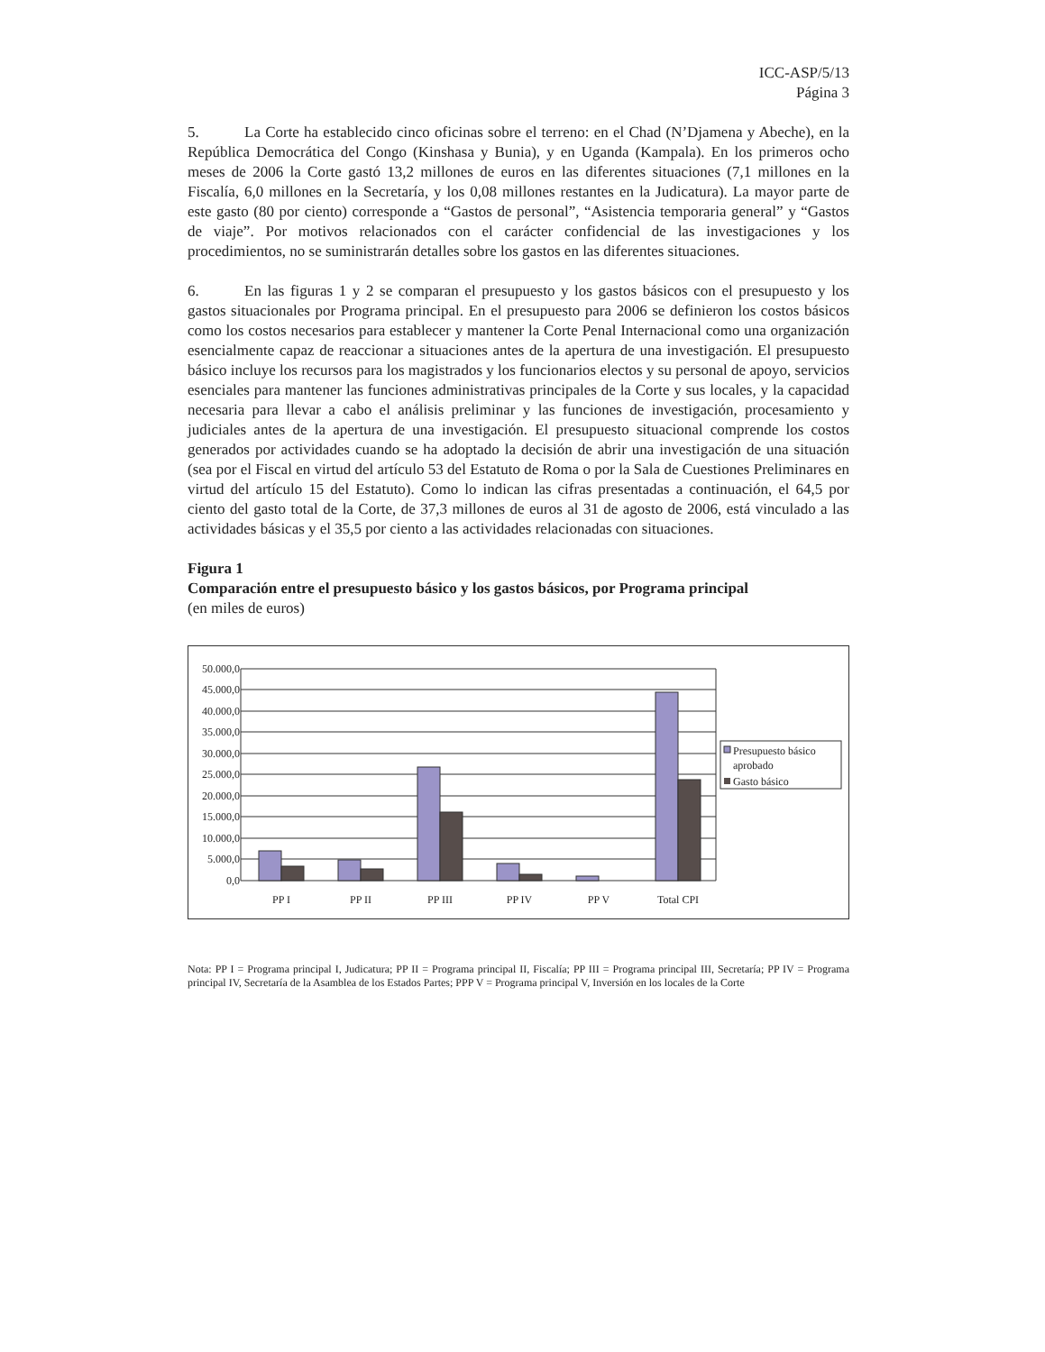ICC-ASP/5/13
Página 3
5. La Corte ha establecido cinco oficinas sobre el terreno: en el Chad (N’Djamena y Abeche), en la República Democrática del Congo (Kinshasa y Bunia), y en Uganda (Kampala). En los primeros ocho meses de 2006 la Corte gastó 13,2 millones de euros en las diferentes situaciones (7,1 millones en la Fiscalía, 6,0 millones en la Secretaría, y los 0,08 millones restantes en la Judicatura). La mayor parte de este gasto (80 por ciento) corresponde a “Gastos de personal”, “Asistencia temporaria general” y “Gastos de viaje”. Por motivos relacionados con el carácter confidencial de las investigaciones y los procedimientos, no se suministrarán detalles sobre los gastos en las diferentes situaciones.
6. En las figuras 1 y 2 se comparan el presupuesto y los gastos básicos con el presupuesto y los gastos situacionales por Programa principal. En el presupuesto para 2006 se definieron los costos básicos como los costos necesarios para establecer y mantener la Corte Penal Internacional como una organización esencialmente capaz de reaccionar a situaciones antes de la apertura de una investigación. El presupuesto básico incluye los recursos para los magistrados y los funcionarios electos y su personal de apoyo, servicios esenciales para mantener las funciones administrativas principales de la Corte y sus locales, y la capacidad necesaria para llevar a cabo el análisis preliminar y las funciones de investigación, procesamiento y judiciales antes de la apertura de una investigación. El presupuesto situacional comprende los costos generados por actividades cuando se ha adoptado la decisión de abrir una investigación de una situación (sea por el Fiscal en virtud del artículo 53 del Estatuto de Roma o por la Sala de Cuestiones Preliminares en virtud del artículo 15 del Estatuto). Como lo indican las cifras presentadas a continuación, el 64,5 por ciento del gasto total de la Corte, de 37,3 millones de euros al 31 de agosto de 2006, está vinculado a las actividades básicas y el 35,5 por ciento a las actividades relacionadas con situaciones.
Figura 1
Comparación entre el presupuesto básico y los gastos básicos, por Programa principal
(en miles de euros)
50.000,0
45.000,0
40.000,0
35.000,0
30.000,0
25.000,0
20.000,0
15.000,0
10.000,0
5.000,0
0,0
PP I
PP II
PP III
PP IV
PP V
Total CPI
Presupuesto básico
aprobado
Gasto básico
Nota: PP I = Programa principal I, Judicatura; PP II = Programa principal II, Fiscalía; PP III = Programa principal III, Secretaría; PP IV = Programa principal IV, Secretaría de la Asamblea de los Estados Partes; PPP V = Programa principal V, Inversión en los locales de la Corte